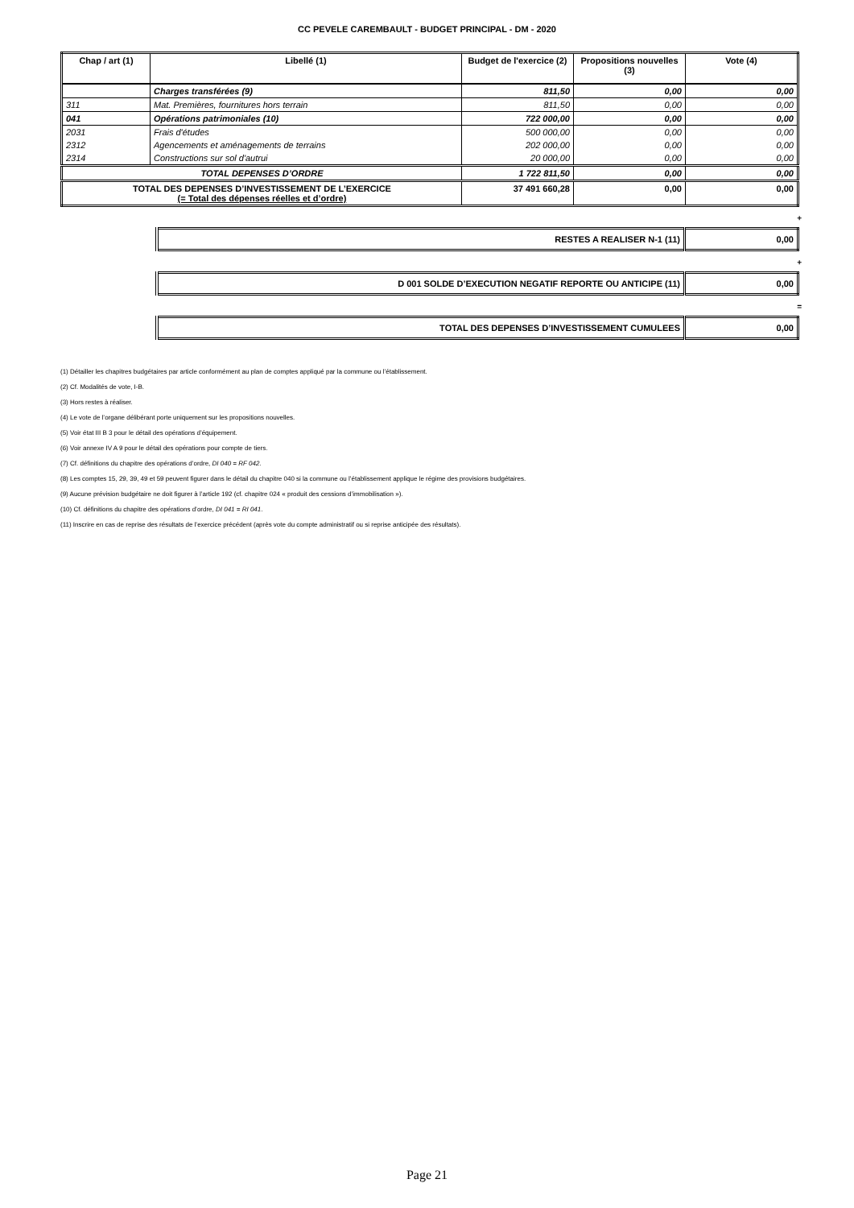CC PEVELE CAREMBAULT - BUDGET PRINCIPAL - DM - 2020
| Chap / art (1) | Libellé (1) | Budget de l'exercice (2) | Propositions nouvelles (3) | Vote (4) |
| --- | --- | --- | --- | --- |
| | Charges transférées (9) | 811,50 | 0,00 | 0,00 |
| 311 | Mat. Premières, fournitures hors terrain | 811,50 | 0,00 | 0,00 |
| 041 | Opérations patrimoniales (10) | 722 000,00 | 0,00 | 0,00 |
| 2031 | Frais d'études | 500 000,00 | 0,00 | 0,00 |
| 2312 | Agencements et aménagements de terrains | 202 000,00 | 0,00 | 0,00 |
| 2314 | Constructions sur sol d'autrui | 20 000,00 | 0,00 | 0,00 |
| TOTAL DEPENSES D’ORDRE | | 1 722 811,50 | 0,00 | 0,00 |
| TOTAL DES DEPENSES D’INVESTISSEMENT DE L’EXERCICE (= Total des dépenses réelles et d’ordre) | | 37 491 660,28 | 0,00 | 0,00 |
+
| RESTES A REALISER N-1 (11) | 0,00 |
+
| D 001 SOLDE D’EXECUTION NEGATIF REPORTE OU ANTICIPE (11) | 0,00 |
=
| TOTAL DES DEPENSES D’INVESTISSEMENT CUMULEES | 0,00 |
(1) Détailler les chapitres budgétaires par article conformément au plan de comptes appliqué par la commune ou l’établissement.
(2) Cf. Modalités de vote, I-B.
(3) Hors restes à réaliser.
(4) Le vote de l’organe délibérant porte uniquement sur les propositions nouvelles.
(5) Voir état III B 3 pour le détail des opérations d’équipement.
(6) Voir annexe IV A 9 pour le détail des opérations pour compte de tiers.
(7) Cf. définitions du chapitre des opérations d’ordre, DI 040 = RF 042.
(8) Les comptes 15, 29, 39, 49 et 59 peuvent figurer dans le détail du chapitre 040 si la commune ou l’établissement applique le régime des provisions budgétaires.
(9) Aucune prévision budgétaire ne doit figurer à l’article 192 (cf. chapitre 024 « produit des cessions d’immobilisation »).
(10) Cf. définitions du chapitre des opérations d’ordre, DI 041 = RI 041.
(11) Inscrire en cas de reprise des résultats de l’exercice précédent (après vote du compte administratif ou si reprise anticipée des résultats).
Page 21